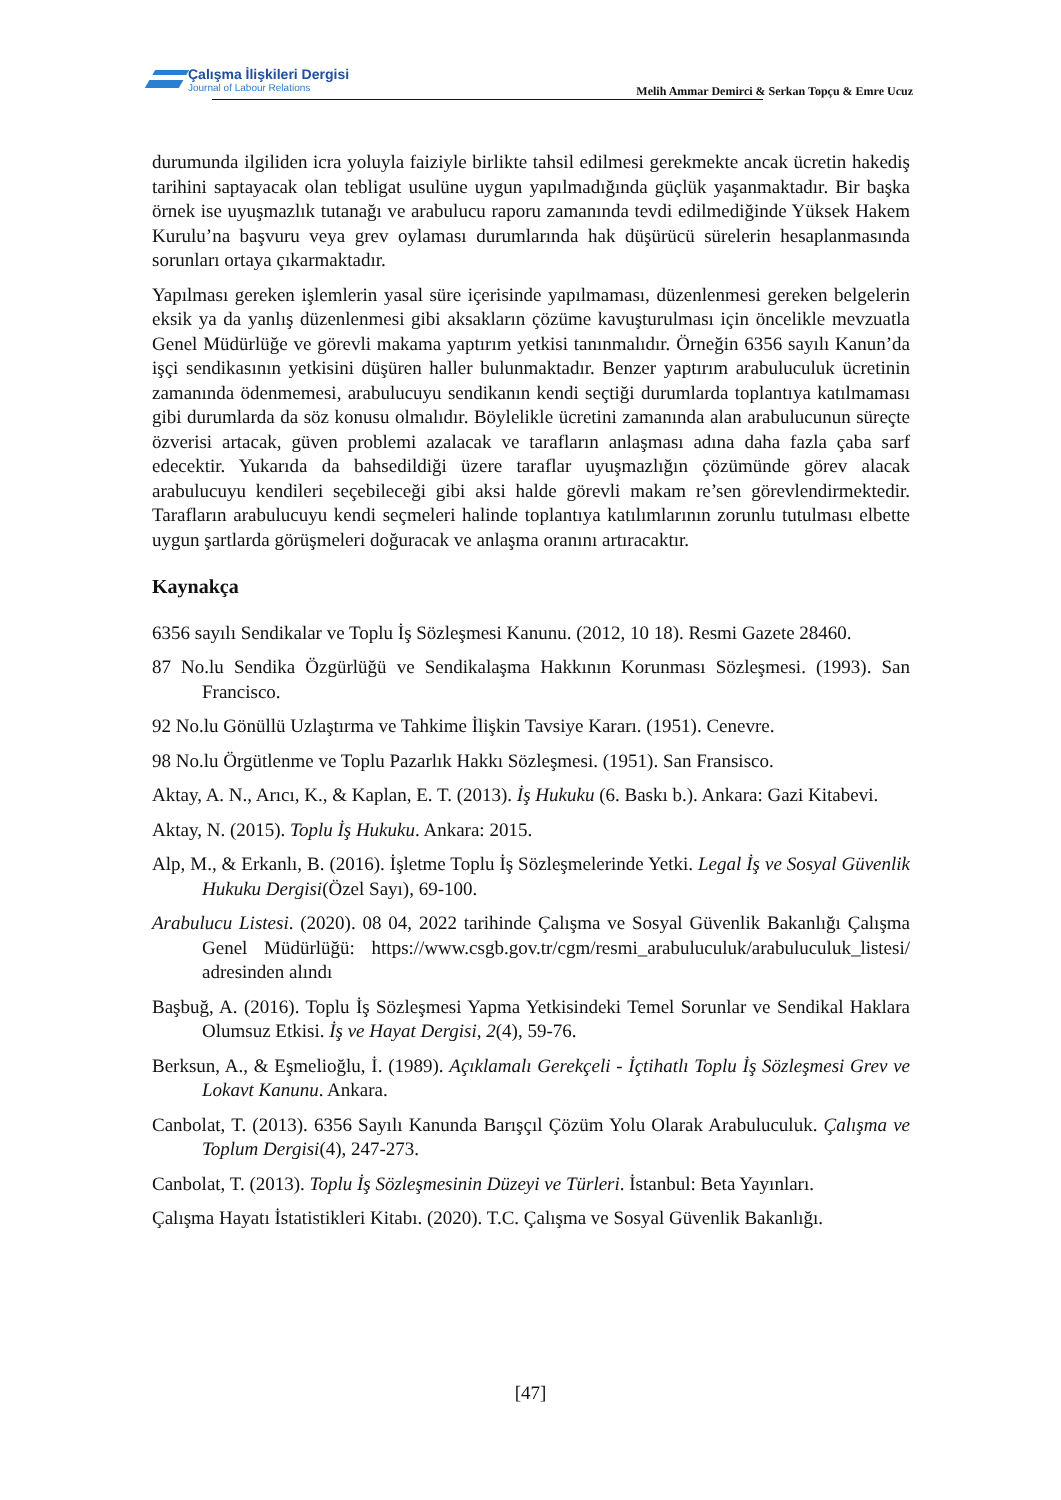Çalışma İlişkileri Dergisi
Journal of Labour Relations
Melih Ammar Demirci & Serkan Topçu & Emre Ucuz
durumunda ilgiliden icra yoluyla faiziyle birlikte tahsil edilmesi gerekmekte ancak ücretin hakediş tarihini saptayacak olan tebligat usulüne uygun yapılmadığında güçlük yaşanmaktadır. Bir başka örnek ise uyuşmazlık tutanağı ve arabulucu raporu zamanında tevdi edilmediğinde Yüksek Hakem Kurulu’na başvuru veya grev oylaması durumlarında hak düşürücü sürelerin hesaplanmasında sorunları ortaya çıkarmaktadır.
Yapılması gereken işlemlerin yasal süre içerisinde yapılmaması, düzenlenmesi gereken belgelerin eksik ya da yanlış düzenlenmesi gibi aksakların çözüme kavuşturulması için öncelikle mevzuatla Genel Müdürlüğe ve görevli makama yaptırım yetkisi tanınmalıdır. Örneğin 6356 sayılı Kanun’da işçi sendikasının yetkisini düşüren haller bulunmaktadır. Benzer yaptırım arabuluculuk ücretinin zamanında ödenmemesi, arabulucuyu sendikanın kendi seçtiği durumlarda toplantıya katılmaması gibi durumlarda da söz konusu olmalıdır. Böylelikle ücretini zamanında alan arabulucunun süreçte özverisi artacak, güven problemi azalacak ve tarafların anlaşması adına daha fazla çaba sarf edecektir. Yukarıda da bahsedildiği üzere taraflar uyuşmazlığın çözümünde görev alacak arabulucuyu kendileri seçebileceği gibi aksi halde görevli makam re’sen görevlendirmektedir. Tarafların arabulucuyu kendi seçmeleri halinde toplantıya katılımlarının zorunlu tutulması elbette uygun şartlarda görüşmeleri doğuracak ve anlaşma oranını artıracaktır.
Kaynakça
6356 sayılı Sendikalar ve Toplu İş Sözleşmesi Kanunu. (2012, 10 18). Resmi Gazete 28460.
87 No.lu Sendika Özgürlüğü ve Sendikalaşma Hakkının Korunması Sözleşmesi. (1993). San Francisco.
92 No.lu Gönüllü Uzlaştırma ve Tahkime İlişkin Tavsiye Kararı. (1951). Cenevre.
98 No.lu Örgütlenme ve Toplu Pazarlık Hakkı Sözleşmesi. (1951). San Fransisco.
Aktay, A. N., Arıcı, K., & Kaplan, E. T. (2013). İş Hukuku (6. Baskı b.). Ankara: Gazi Kitabevi.
Aktay, N. (2015). Toplu İş Hukuku. Ankara: 2015.
Alp, M., & Erkanlı, B. (2016). İşletme Toplu İş Sözleşmelerinde Yetki. Legal İş ve Sosyal Güvenlik Hukuku Dergisi(Özel Sayı), 69-100.
Arabulucu Listesi. (2020). 08 04, 2022 tarihinde Çalışma ve Sosyal Güvenlik Bakanlığı Çalışma Genel Müdürlüğü: https://www.csgb.gov.tr/cgm/resmi_arabuluculuk/arabuluculuk_listesi/ adresinden alındı
Başbuğ, A. (2016). Toplu İş Sözleşmesi Yapma Yetkisindeki Temel Sorunlar ve Sendikal Haklara Olumsuz Etkisi. İş ve Hayat Dergisi, 2(4), 59-76.
Berksun, A., & Eşmelioğlu, İ. (1989). Açıklamalı Gerekçeli - İçtihatlı Toplu İş Sözleşmesi Grev ve Lokavt Kanunu. Ankara.
Canbolat, T. (2013). 6356 Sayılı Kanunda Barışçıl Çözüm Yolu Olarak Arabuluculuk. Çalışma ve Toplum Dergisi(4), 247-273.
Canbolat, T. (2013). Toplu İş Sözleşmesinin Düzeyi ve Türleri. İstanbul: Beta Yayınları.
Çalışma Hayatı İstatistikleri Kitabı. (2020). T.C. Çalışma ve Sosyal Güvenlik Bakanlığı.
[47]